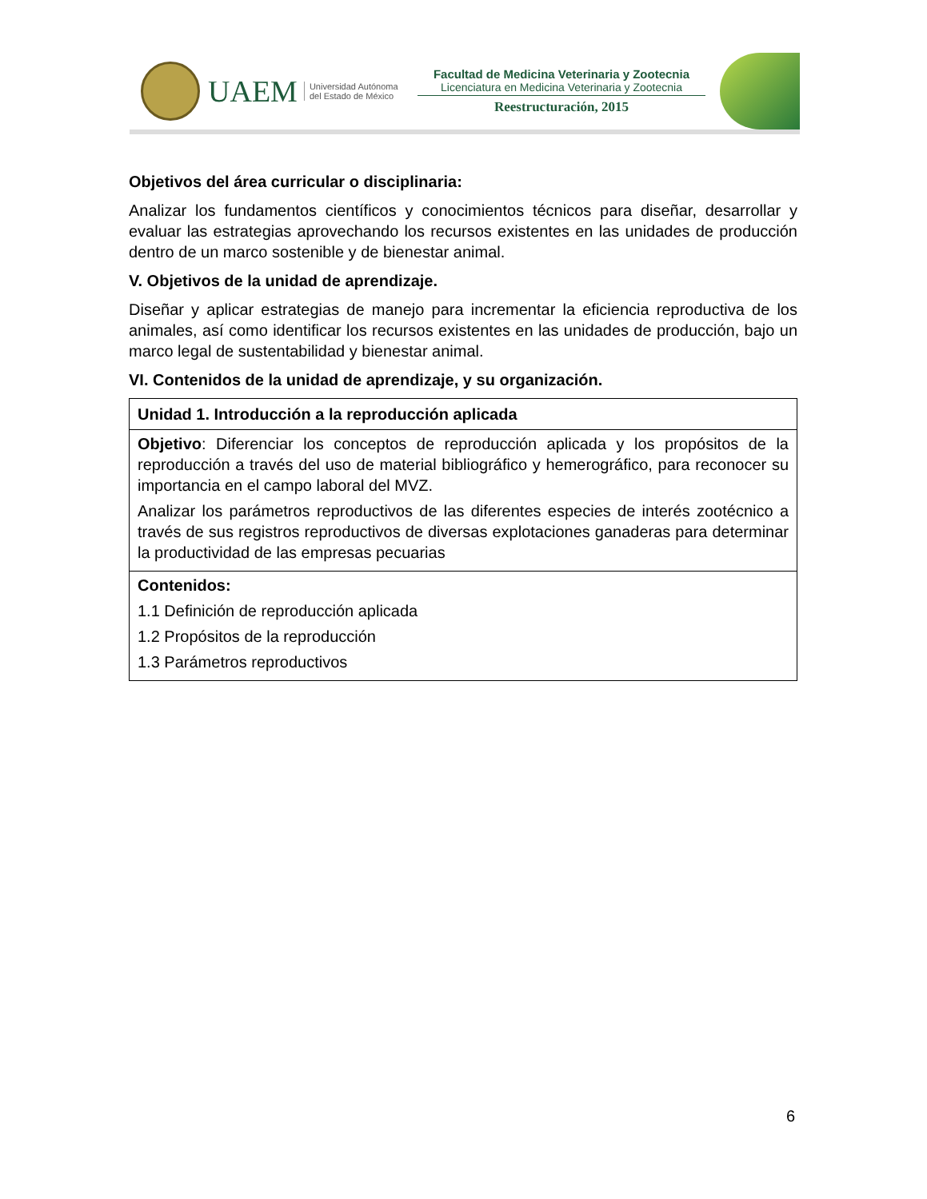UAEM Universidad Autónoma
del Estado de México
Facultad de Medicina Veterinaria y Zootecnia
Licenciatura en Medicina Veterinaria y Zootecnia
Reestructuración, 2015
Objetivos del área curricular o disciplinaria:
Analizar los fundamentos científicos y conocimientos técnicos para diseñar, desarrollar y evaluar las estrategias aprovechando los recursos existentes en las unidades de producción dentro de un marco sostenible y de bienestar animal.
V. Objetivos de la unidad de aprendizaje.
Diseñar y aplicar estrategias de manejo para incrementar la eficiencia reproductiva de los animales, así como identificar los recursos existentes en las unidades de producción, bajo un marco legal de sustentabilidad y bienestar animal.
VI. Contenidos de la unidad de aprendizaje, y su organización.
| Unidad 1. Introducción a la reproducción aplicada |
| --- |
| Objetivo : Diferenciar los conceptos de reproducción aplicada y los propósitos de la reproducción a través del uso de material bibliográfico y hemerográfico, para reconocer su importancia en el campo laboral del MVZ. Analizar los parámetros reproductivos de las diferentes especies de interés zootécnico a través de sus registros reproductivos de diversas explotaciones ganaderas para determinar la productividad de las empresas pecuarias |
| Contenidos: 1.1 Definición de reproducción aplicada 1.2 Propósitos de la reproducción 1.3 Parámetros reproductivos |
6